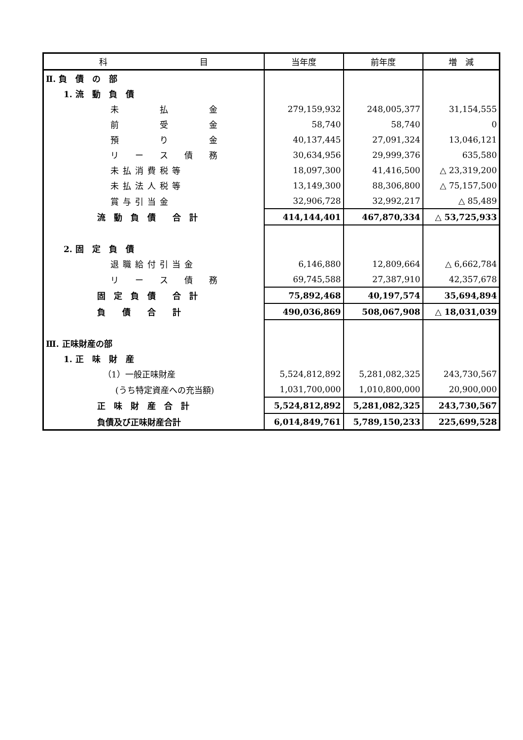| 科 目 | 当年度 | 前年度 | 増 減 |
| --- | --- | --- | --- |
| Ⅱ. 負 債 の 部 | | | |
| 1. 流 動 負 債 | | | |
| 未 払 金 | 279,159,932 | 248,005,377 | 31,154,555 |
| 前 受 金 | 58,740 | 58,740 | 0 |
| 預 り 金 | 40,137,445 | 27,091,324 | 13,046,121 |
| リ ー ス 債 務 | 30,634,956 | 29,999,376 | 635,580 |
| 未払消費税等 | 18,097,300 | 41,416,500 | △ 23,319,200 |
| 未払法人税等 | 13,149,300 | 88,306,800 | △ 75,157,500 |
| 賞与引当金 | 32,906,728 | 32,992,217 | △ 85,489 |
| 流 動 負 債 合 計 | 414,144,401 | 467,870,334 | △ 53,725,933 |
| 2. 固 定 負 債 | | | |
| 退職給付引当金 | 6,146,880 | 12,809,664 | △ 6,662,784 |
| リ ー ス 債 務 | 69,745,588 | 27,387,910 | 42,357,678 |
| 固 定 負 債 合 計 | 75,892,468 | 40,197,574 | 35,694,894 |
| 負 債 合 計 | 490,036,869 | 508,067,908 | △ 18,031,039 |
| Ⅲ. 正味財産の部 | | | |
| 1. 正 味 財 産 | | | |
| （1）一般正味財産 | 5,524,812,892 | 5,281,082,325 | 243,730,567 |
| (うち特定資産への充当額) | 1,031,700,000 | 1,010,800,000 | 20,900,000 |
| 正 味 財 産 合 計 | 5,524,812,892 | 5,281,082,325 | 243,730,567 |
| 負債及び正味財産合計 | 6,014,849,761 | 5,789,150,233 | 225,699,528 |